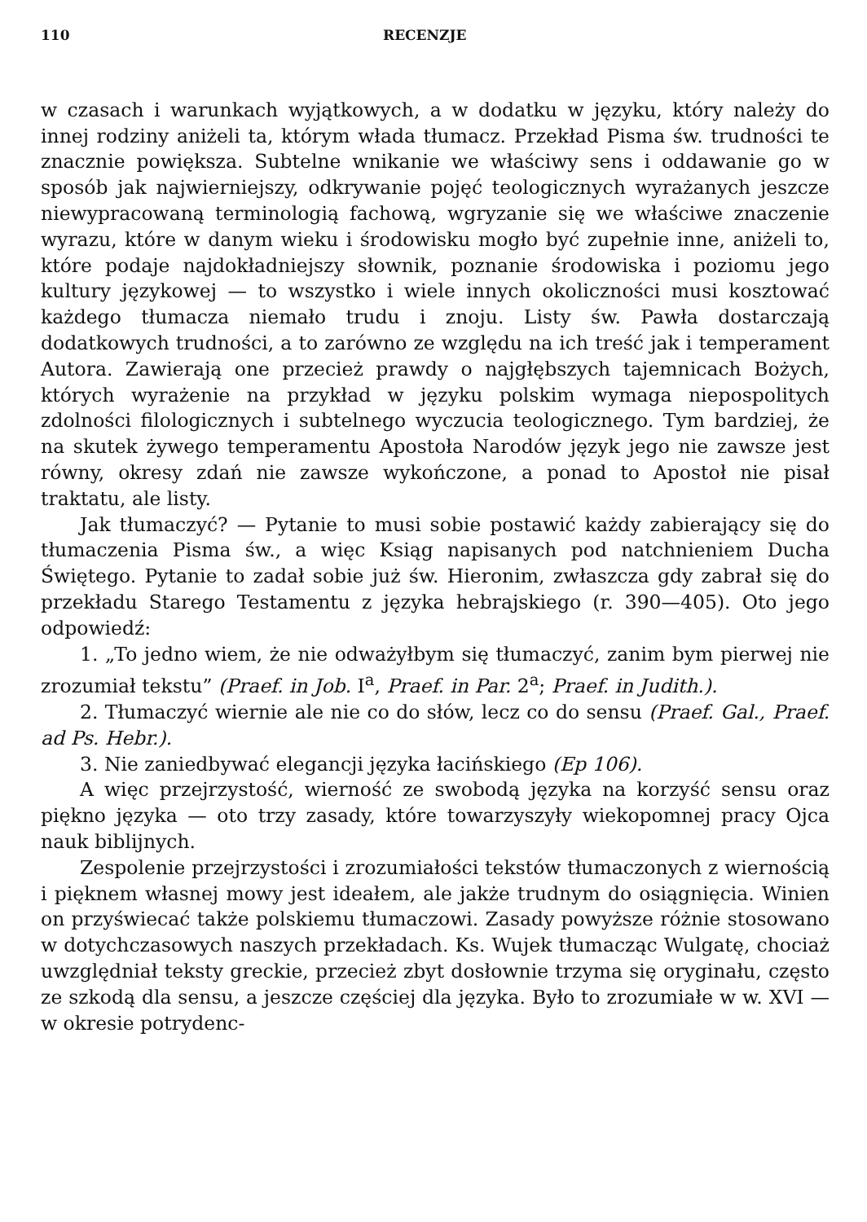110 RECENZJE
w czasach i warunkach wyjątkowych, a w dodatku w języku, który należy do innej rodziny aniżeli ta, którym włada tłumacz. Przekład Pisma św. trudności te znacznie powiększa. Subtelne wnikanie we właściwy sens i oddawanie go w sposób jak najwierniejszy, odkrywanie pojęć teologicznych wyrażanych jeszcze niewypracowaną terminologią fachową, wgryzanie się we właściwe znaczenie wyrazu, które w danym wieku i środowisku mogło być zupełnie inne, aniżeli to, które podaje najdokładniejszy słownik, poznanie środowiska i poziomu jego kultury językowej — to wszystko i wiele innych okoliczności musi kosztować każdego tłumacza niemało trudu i znoju. Listy św. Pawła dostarczają dodatkowych trudności, a to zarówno ze względu na ich treść jak i temperament Autora. Zawierają one przecież prawdy o najgłębszych tajemnicach Bożych, których wyrażenie na przykład w języku polskim wymaga niepospolitych zdolności filologicznych i subtelnego wyczucia teologicznego. Tym bardziej, że na skutek żywego temperamentu Apostoła Narodów język jego nie zawsze jest równy, okresy zdań nie zawsze wykończone, a ponad to Apostoł nie pisał traktatu, ale listy.
Jak tłumaczyć? — Pytanie to musi sobie postawić każdy zabierający się do tłumaczenia Pisma św., a więc Ksiąg napisanych pod natchnieniem Ducha Świętego. Pytanie to zadał sobie już św. Hieronim, zwłaszcza gdy zabrał się do przekładu Starego Testamentu z języka hebrajskiego (r. 390—405). Oto jego odpowiedź:
1. „To jedno wiem, że nie odważyłbym się tłumaczyć, zanim bym pierwej nie zrozumiał tekstu” (Praef. in Job. I<sup>a</sup>, Praef. in Par. 2<sup>a</sup>; Praef. in Judith.).
2. Tłumaczyć wiernie ale nie co do słów, lecz co do sensu (Praef. Gal., Praef. ad Ps. Hebr.).
3. Nie zaniedbywać elegancji języka łacińskiego (Ep 106).
A więc przejrzystość, wierność ze swobodą języka na korzyść sensu oraz piękno języka — oto trzy zasady, które towarzyszyły wiekopomnej pracy Ojca nauk biblijnych.
Zespolenie przejrzystości i zrozumiałości tekstów tłumaczonych z wiernością i pięknem własnej mowy jest ideałem, ale jakże trudnym do osiągnięcia. Winien on przyświecać także polskiemu tłumaczowi. Zasady powyższe różnie stosowano w dotychczasowych naszych przekładach. Ks. Wujek tłumacząc Wulgatę, chociaż uwzględniał teksty greckie, przecież zbyt dosłownie trzyma się oryginału, często ze szkodą dla sensu, a jeszcze częściej dla języka. Było to zrozumiałe w w. XVI — w okresie potrydenc-